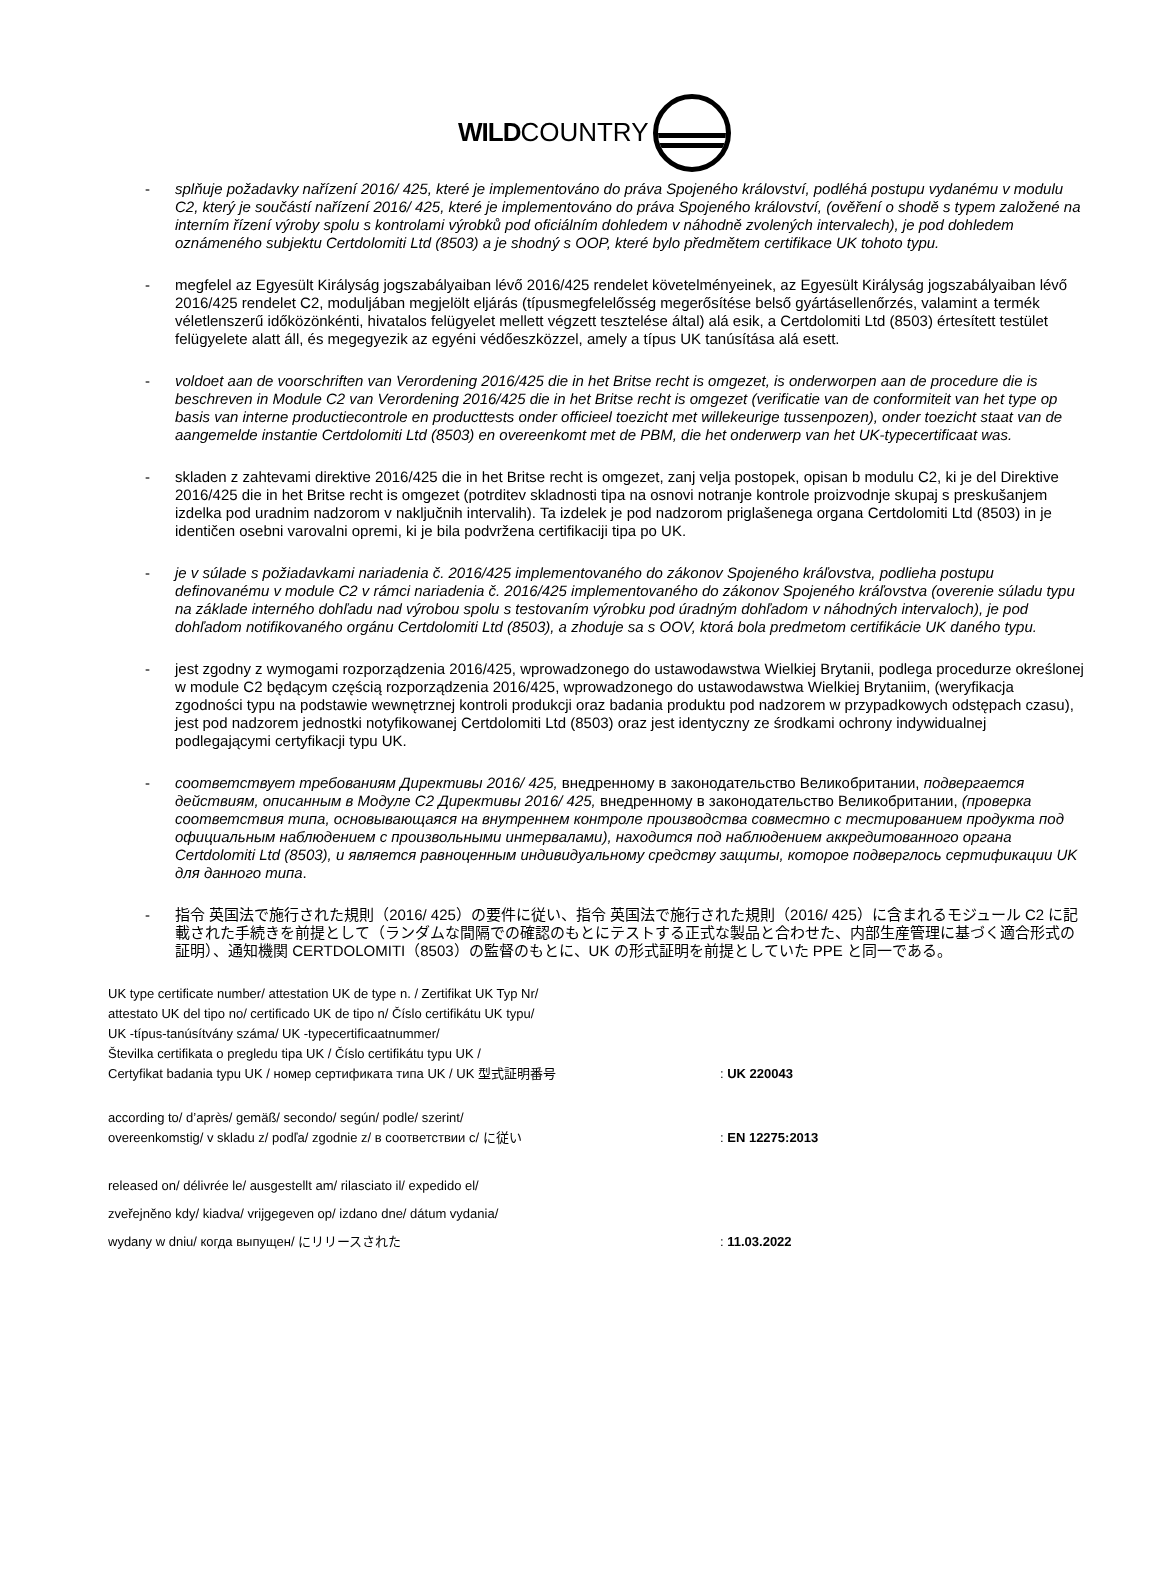WILD COUNTRY
- splňuje požadavky nařízení 2016/ 425, které je implementováno do práva Spojeného království, podléhá postupu vydanému v modulu C2, který je součástí nařízení 2016/ 425, které je implementováno do práva Spojeného království, (ověření o shodě s typem založené na interním řízení výroby spolu s kontrolami výrobků pod oficiálním dohledem v náhodně zvolených intervalech), je pod dohledem oznámeného subjektu Certdolomiti Ltd (8503) a je shodný s OOP, které bylo předmětem certifikace UK tohoto typu.
- megfelel az Egyesült Királyság jogszabályaiban lévő 2016/425 rendelet követelményeinek, az Egyesült Királyság jogszabályaiban lévő 2016/425 rendelet C2, moduljában megjelölt eljárás (típusmegfelelősség megerősítése belső gyártásellenőrzés, valamint a termék véletlenszerű időközönkénti, hivatalos felügyelet mellett végzett tesztelése által) alá esik, a Certdolomiti Ltd (8503) értesített testület felügyelete alatt áll, és megegyezik az egyéni védőeszközzel, amely a típus UK tanúsítása alá esett.
- voldoet aan de voorschriften van Verordening 2016/425 die in het Britse recht is omgezet, is onderworpen aan de procedure die is beschreven in Module C2 van Verordening 2016/425 die in het Britse recht is omgezet (verificatie van de conformiteit van het type op basis van interne productiecontrole en producttests onder officieel toezicht met willekeurige tussenpozen), onder toezicht staat van de aangemelde instantie Certdolomiti Ltd (8503) en overeenkomt met de PBM, die het onderwerp van het UK-typecertificaat was.
- skladen z zahtevami direktive 2016/425 die in het Britse recht is omgezet, zanj velja postopek, opisan b modulu C2, ki je del Direktive 2016/425 die in het Britse recht is omgezet (potrditev skladnosti tipa na osnovi notranje kontrole proizvodnje skupaj s preskušanjem izdelka pod uradnim nadzorom v naključnih intervalih). Ta izdelek je pod nadzorom priglašenega organa Certdolomiti Ltd (8503) in je identičen osebni varovalni opremi, ki je bila podvržena certifikaciji tipa po UK.
- je v súlade s požiadavkami nariadenia č. 2016/425 implementovaného do zákonov Spojeného kráľovstva, podlieha postupu definovanému v module C2 v rámci nariadenia č. 2016/425 implementovaného do zákonov Spojeného kráľovstva (overenie súladu typu na základe interného dohľadu nad výrobou spolu s testovaním výrobku pod úradným dohľadom v náhodných intervaloch), je pod dohľadom notifikovaného orgánu Certdolomiti Ltd (8503), a zhoduje sa s OOV, ktorá bola predmetom certifikácie UK daného typu.
- jest zgodny z wymogami rozporządzenia 2016/425, wprowadzonego do ustawodawstwa Wielkiej Brytanii, podlega procedurze określonej w module C2 będącym częścią rozporządzenia 2016/425, wprowadzonego do ustawodawstwa Wielkiej Brytaniim, (weryfikacja zgodności typu na podstawie wewnętrznej kontroli produkcji oraz badania produktu pod nadzorem w przypadkowych odstępach czasu), jest pod nadzorem jednostki notyfikowanej Certdolomiti Ltd (8503) oraz jest identyczny ze środkami ochrony indywidualnej podlegającymi certyfikacji typu UK.
- соответствует требованиям Директивы 2016/ 425, внедренному в законодательство Великобритании, подвергается действиям, описанным в Модуле C2 Директивы 2016/ 425, внедренному в законодательство Великобритании, (проверка соответствия типа, основывающаяся на внутреннем контроле производства совместно с тестированием продукта под официальным наблюдением с произвольными интервалами), находится под наблюдением аккредитованного органа Certdolomiti Ltd (8503), и является равноценным индивидуальному средству защиты, которое подверглось сертификации UK для данного типа.
- 指令 英国法で施行された規則（2016/ 425）の要件に従い、指令 英国法で施行された規則（2016/ 425）に含まれるモジュール C2 に記載された手続きを前提として（ランダムな間隔での確認のもとにテストする正式な製品と合わせた、内部生産管理に基づく適合形式の証明）、通知機関 CERTDOLOMITI（8503）の監督のもとに、UK の形式証明を前提としていた PPE と同一である。
UK type certificate number/ attestation UK de type n. / Zertifikat UK Typ Nr/
attestato UK del tipo no/ certificado UK de tipo n/ Číslo certifikátu UK typu/
UK -típus-tanúsítvány száma/ UK -typecertificaatnummer/
Številka certifikata o pregledu tipa UK / Číslo certifikátu typu UK /
Certyfikat badania typu UK / номер сертификата типа UK / UK 型式証明番号
: UK 220043
according to/ d’après/ gemäß/ secondo/ según/ podle/ szerint/
overeenkomstig/ v skladu z/ podľa/ zgodnie z/ в соответствии с/ に従い
: EN 12275:2013
released on/ délivrée le/ ausgestellt am/ rilasciato il/ expedido el/
zveřejněno kdy/ kiadva/ vrijgegeven op/ izdano dne/ dátum vydania/
wydany w dniu/ когда выпущен/ にリリースされた
: 11.03.2022